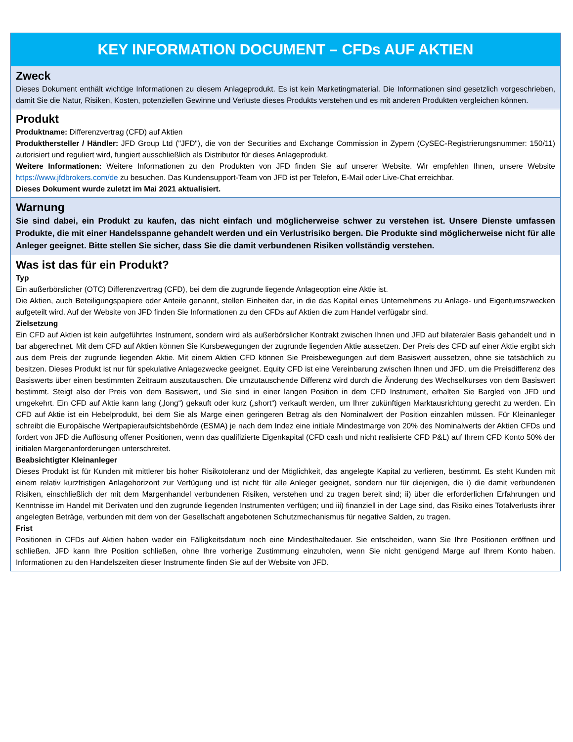KEY INFORMATION DOCUMENT – CFDs AUF AKTIEN
Zweck
Dieses Dokument enthält wichtige Informationen zu diesem Anlageprodukt. Es ist kein Marketingmaterial. Die Informationen sind gesetzlich vorgeschrieben, damit Sie die Natur, Risiken, Kosten, potenziellen Gewinne und Verluste dieses Produkts verstehen und es mit anderen Produkten vergleichen können.
Produkt
Produktname: Differenzvertrag (CFD) auf Aktien
Produkthersteller / Händler: JFD Group Ltd ("JFD"), die von der Securities and Exchange Commission in Zypern (CySEC-Registrierungsnummer: 150/11) autorisiert und reguliert wird, fungiert ausschließlich als Distributor für dieses Anlageprodukt.
Weitere Informationen: Weitere Informationen zu den Produkten von JFD finden Sie auf unserer Website. Wir empfehlen Ihnen, unsere Website https://www.jfdbrokers.com/de zu besuchen. Das Kundensupport-Team von JFD ist per Telefon, E-Mail oder Live-Chat erreichbar.
Dieses Dokument wurde zuletzt im Mai 2021 aktualisiert.
Warnung
Sie sind dabei, ein Produkt zu kaufen, das nicht einfach und möglicherweise schwer zu verstehen ist. Unsere Dienste umfassen Produkte, die mit einer Handelsspanne gehandelt werden und ein Verlustrisiko bergen. Die Produkte sind möglicherweise nicht für alle Anleger geeignet. Bitte stellen Sie sicher, dass Sie die damit verbundenen Risiken vollständig verstehen.
Was ist das für ein Produkt?
Typ
Ein außerbörslicher (OTC) Differenzvertrag (CFD), bei dem die zugrunde liegende Anlageoption eine Aktie ist.
Die Aktien, auch Beteiligungspapiere oder Anteile genannt, stellen Einheiten dar, in die das Kapital eines Unternehmens zu Anlage- und Eigentumszwecken aufgeteilt wird. Auf der Website von JFD finden Sie Informationen zu den CFDs auf Aktien die zum Handel verfügabr sind.
Zielsetzung
Ein CFD auf Aktien ist kein aufgeführtes Instrument, sondern wird als außerbörslicher Kontrakt zwischen Ihnen und JFD auf bilateraler Basis gehandelt und in bar abgerechnet. Mit dem CFD auf Aktien können Sie Kursbewegungen der zugrunde liegenden Aktie aussetzen. Der Preis des CFD auf einer Aktie ergibt sich aus dem Preis der zugrunde liegenden Aktie. Mit einem Aktien CFD können Sie Preisbewegungen auf dem Basiswert aussetzen, ohne sie tatsächlich zu besitzen. Dieses Produkt ist nur für spekulative Anlagezwecke geeignet. Equity CFD ist eine Vereinbarung zwischen Ihnen und JFD, um die Preisdifferenz des Basiswerts über einen bestimmten Zeitraum auszutauschen. Die umzutauschende Differenz wird durch die Änderung des Wechselkurses von dem Basiswert bestimmt. Steigt also der Preis von dem Basiswert, und Sie sind in einer langen Position in dem CFD Instrument, erhalten Sie Bargled von JFD und umgekehrt. Ein CFD auf Aktie kann lang („long“) gekauft oder kurz („short“) verkauft werden, um Ihrer zukünftigen Marktausrichtung gerecht zu werden. Ein CFD auf Aktie ist ein Hebelprodukt, bei dem Sie als Marge einen geringeren Betrag als den Nominalwert der Position einzahlen müssen. Für Kleinanleger schreibt die Europäische Wertpapieraufsichtsbehörde (ESMA) je nach dem Indez eine initiale Mindestmarge von 20% des Nominalwerts der Aktien CFDs und fordert von JFD die Auflösung offener Positionen, wenn das qualifizierte Eigenkapital (CFD cash und nicht realisierte CFD P&L) auf Ihrem CFD Konto 50% der initialen Margenanforderungen unterschreitet.
Beabsichtigter Kleinanleger
Dieses Produkt ist für Kunden mit mittlerer bis hoher Risikotoleranz und der Möglichkeit, das angelegte Kapital zu verlieren, bestimmt. Es steht Kunden mit einem relativ kurzfristigen Anlagehorizont zur Verfügung und ist nicht für alle Anleger geeignet, sondern nur für diejenigen, die i) die damit verbundenen Risiken, einschließlich der mit dem Margenhandel verbundenen Risiken, verstehen und zu tragen bereit sind; ii) über die erforderlichen Erfahrungen und Kenntnisse im Handel mit Derivaten und den zugrunde liegenden Instrumenten verfügen; und iii) finanziell in der Lage sind, das Risiko eines Totalverlusts ihrer angelegten Beträge, verbunden mit dem von der Gesellschaft angebotenen Schutzmechanismus für negative Salden, zu tragen.
Frist
Positionen in CFDs auf Aktien haben weder ein Fälligkeitsdatum noch eine Mindesthaltedauer. Sie entscheiden, wann Sie Ihre Positionen eröffnen und schließen. JFD kann Ihre Position schließen, ohne Ihre vorherige Zustimmung einzuholen, wenn Sie nicht genügend Marge auf Ihrem Konto haben. Informationen zu den Handelszeiten dieser Instrumente finden Sie auf der Website von JFD.